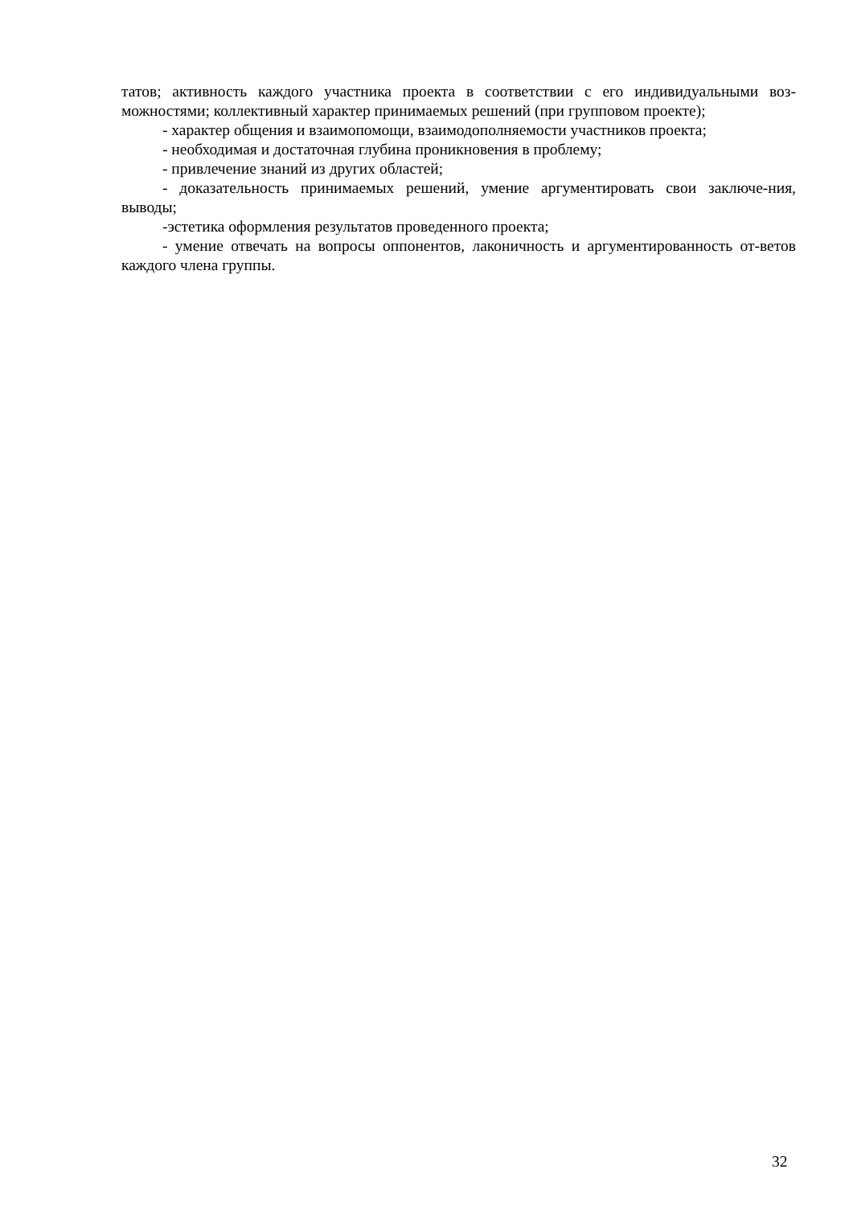татов; активность каждого участника проекта в соответствии с его индивидуальными воз-можностями; коллективный характер принимаемых решений (при групповом проекте);
- характер общения и взаимопомощи, взаимодополняемости участников проекта;
- необходимая и достаточная глубина проникновения в проблему;
- привлечение знаний из других областей;
- доказательность принимаемых решений, умение аргументировать свои заключе-ния, выводы;
-эстетика оформления результатов проведенного проекта;
- умение отвечать на вопросы оппонентов, лаконичность и аргументированность от-ветов каждого члена группы.
32